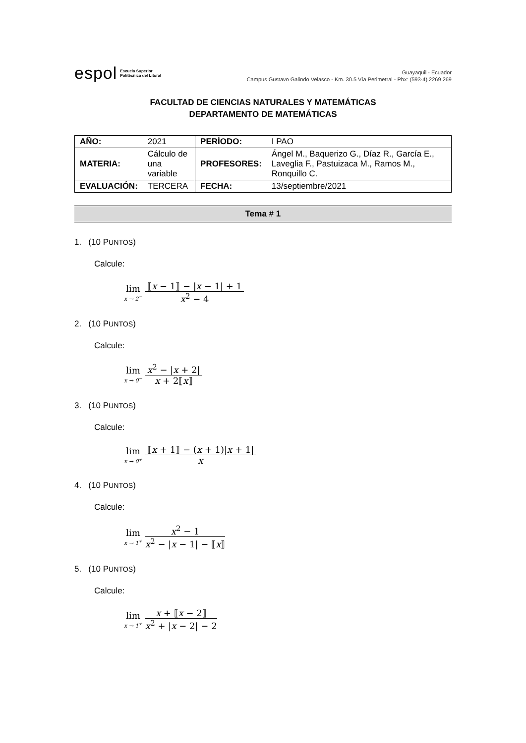espol Escuela Superior
Politécnica del Litoral
Guayaquil - Ecuador
Campus Gustavo Galindo Velasco - Km. 30.5 Vía Perimetral - Pbx: (593-4) 2269 269
FACULTAD DE CIENCIAS NATURALES Y MATEMÁTICAS
DEPARTAMENTO DE MATEMÁTICAS
| AÑO: | 2021 | PERÍODO: | I PAO |
| MATERIA: | Cálculo de una variable | PROFESORES: | Ángel M., Baquerizo G., Díaz R., García E., Laveglia F., Pastuizaca M., Ramos M., Ronquillo C. |
| EVALUACIÓN: | TERCERA | FECHA: | 13/septiembre/2021 |
Tema # 1
1. (10 PUNTOS)
Calcule:
lim
x → 2<sup>−</sup>
⟦x − 1⟧ − |x − 1| + 1 x<sup>2</sup> − 4
2. (10 PUNTOS)
Calcule:
lim
x → 0<sup>−</sup>
x<sup>2</sup> − |x + 2| x + 2⟦x⟧
3. (10 PUNTOS)
Calcule:
lim
x → 0<sup>+</sup>
⟦x + 1⟧ − (x + 1)|x + 1| x
4. (10 PUNTOS)
Calcule:
lim
x → 1<sup>+</sup>
x<sup>2</sup> − 1 x<sup>2</sup> − |x − 1| − ⟦x⟧
5. (10 PUNTOS)
Calcule:
lim
x → 1<sup>+</sup>
x + ⟦x − 2⟧ x<sup>2</sup> + |x − 2| − 2